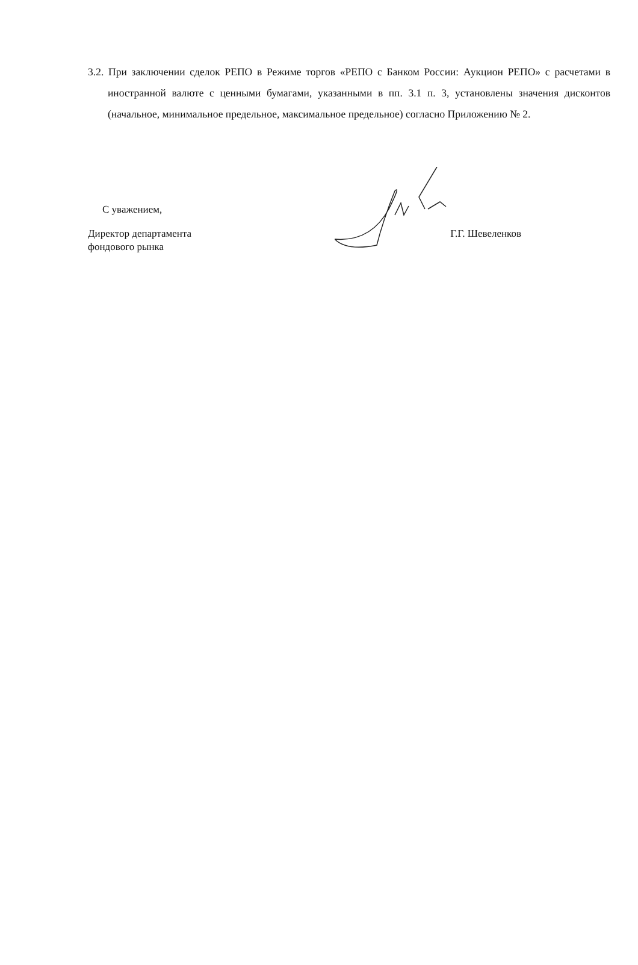3.2. При заключении сделок РЕПО в Режиме торгов «РЕПО с Банком России: Аукцион РЕПО» с расчетами в иностранной валюте с ценными бумагами, указанными в пп. 3.1 п. 3, установлены значения дисконтов (начальное, минимальное предельное, максимальное предельное) согласно Приложению № 2.
С уважением,
Директор департамента
фондового рынка
Г.Г. Шевеленков